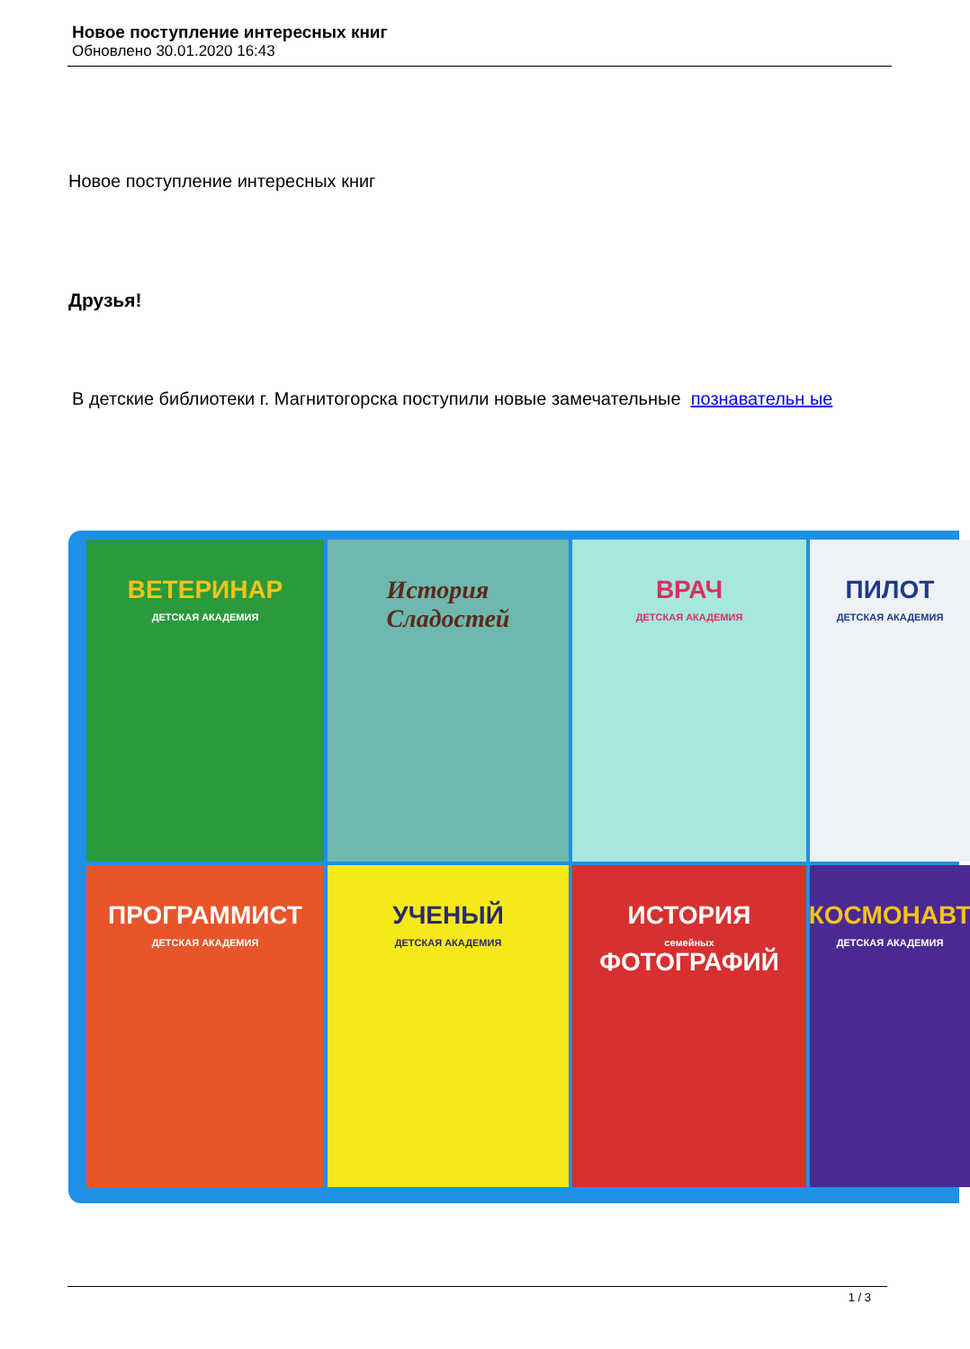Новое поступление интересных книг
Обновлено 30.01.2020 16:43
Новое поступление интересных книг
Друзья!
В детские библиотеки г. Магнитогорска поступили новые замечательные познавательн ые
ВЕТЕРИНАР
ДЕТСКАЯ АКАДЕМИЯ
История
Сладостей
ВРАЧ
ДЕТСКАЯ АКАДЕМИЯ
ПИЛОТ
ДЕТСКАЯ АКАДЕМИЯ
ПРОГРАММИСТ
ДЕТСКАЯ АКАДЕМИЯ
УЧЕНЫЙ
ДЕТСКАЯ АКАДЕМИЯ
ИСТОРИЯ
семейных
ФОТОГРАФИЙ
КОСМОНАВТ
ДЕТСКАЯ АКАДЕМИЯ
1 / 3